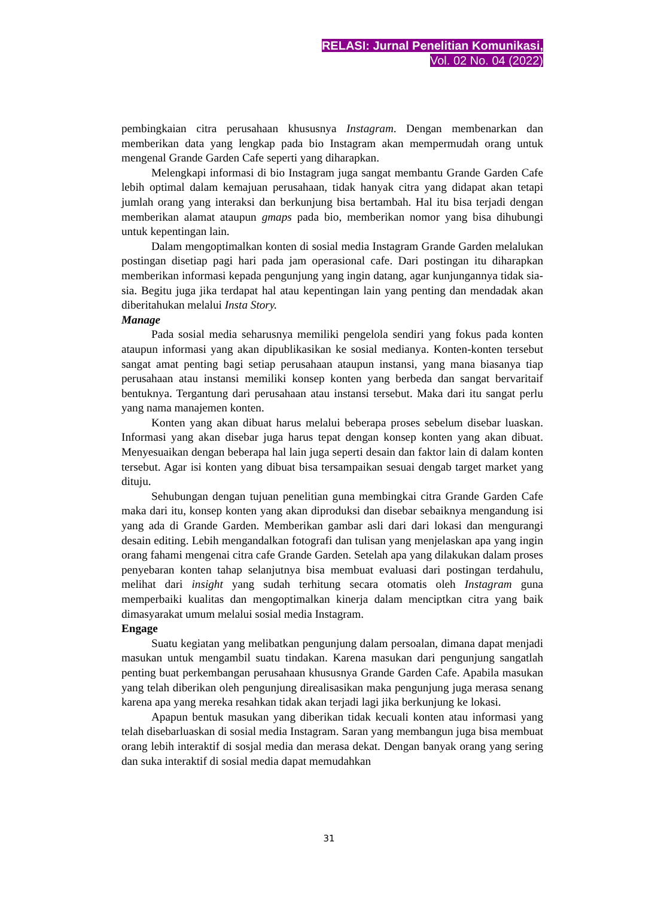RELASI: Jurnal Penelitian Komunikasi,
Vol. 02 No. 04 (2022)
pembingkaian citra perusahaan khususnya Instagram. Dengan membenarkan dan memberikan data yang lengkap pada bio Instagram akan mempermudah orang untuk mengenal Grande Garden Cafe seperti yang diharapkan.
Melengkapi informasi di bio Instagram juga sangat membantu Grande Garden Cafe lebih optimal dalam kemajuan perusahaan, tidak hanyak citra yang didapat akan tetapi jumlah orang yang interaksi dan berkunjung bisa bertambah. Hal itu bisa terjadi dengan memberikan alamat ataupun gmaps pada bio, memberikan nomor yang bisa dihubungi untuk kepentingan lain.
Dalam mengoptimalkan konten di sosial media Instagram Grande Garden melalukan postingan disetiap pagi hari pada jam operasional cafe. Dari postingan itu diharapkan memberikan informasi kepada pengunjung yang ingin datang, agar kunjungannya tidak sia-sia. Begitu juga jika terdapat hal atau kepentingan lain yang penting dan mendadak akan diberitahukan melalui Insta Story.
Manage
Pada sosial media seharusnya memiliki pengelola sendiri yang fokus pada konten ataupun informasi yang akan dipublikasikan ke sosial medianya. Konten-konten tersebut sangat amat penting bagi setiap perusahaan ataupun instansi, yang mana biasanya tiap perusahaan atau instansi memiliki konsep konten yang berbeda dan sangat bervaritaif bentuknya. Tergantung dari perusahaan atau instansi tersebut. Maka dari itu sangat perlu yang nama manajemen konten.
Konten yang akan dibuat harus melalui beberapa proses sebelum disebar luaskan. Informasi yang akan disebar juga harus tepat dengan konsep konten yang akan dibuat. Menyesuaikan dengan beberapa hal lain juga seperti desain dan faktor lain di dalam konten tersebut. Agar isi konten yang dibuat bisa tersampaikan sesuai dengab target market yang dituju.
Sehubungan dengan tujuan penelitian guna membingkai citra Grande Garden Cafe maka dari itu, konsep konten yang akan diproduksi dan disebar sebaiknya mengandung isi yang ada di Grande Garden. Memberikan gambar asli dari dari lokasi dan mengurangi desain editing. Lebih mengandalkan fotografi dan tulisan yang menjelaskan apa yang ingin orang fahami mengenai citra cafe Grande Garden. Setelah apa yang dilakukan dalam proses penyebaran konten tahap selanjutnya bisa membuat evaluasi dari postingan terdahulu, melihat dari insight yang sudah terhitung secara otomatis oleh Instagram guna memperbaiki kualitas dan mengoptimalkan kinerja dalam menciptkan citra yang baik dimasyarakat umum melalui sosial media Instagram.
Engage
Suatu kegiatan yang melibatkan pengunjung dalam persoalan, dimana dapat menjadi masukan untuk mengambil suatu tindakan. Karena masukan dari pengunjung sangatlah penting buat perkembangan perusahaan khususnya Grande Garden Cafe. Apabila masukan yang telah diberikan oleh pengunjung direalisasikan maka pengunjung juga merasa senang karena apa yang mereka resahkan tidak akan terjadi lagi jika berkunjung ke lokasi.
Apapun bentuk masukan yang diberikan tidak kecuali konten atau informasi yang telah disebarluaskan di sosial media Instagram. Saran yang membangun juga bisa membuat orang lebih interaktif di sosjal media dan merasa dekat. Dengan banyak orang yang sering dan suka interaktif di sosial media dapat memudahkan
31